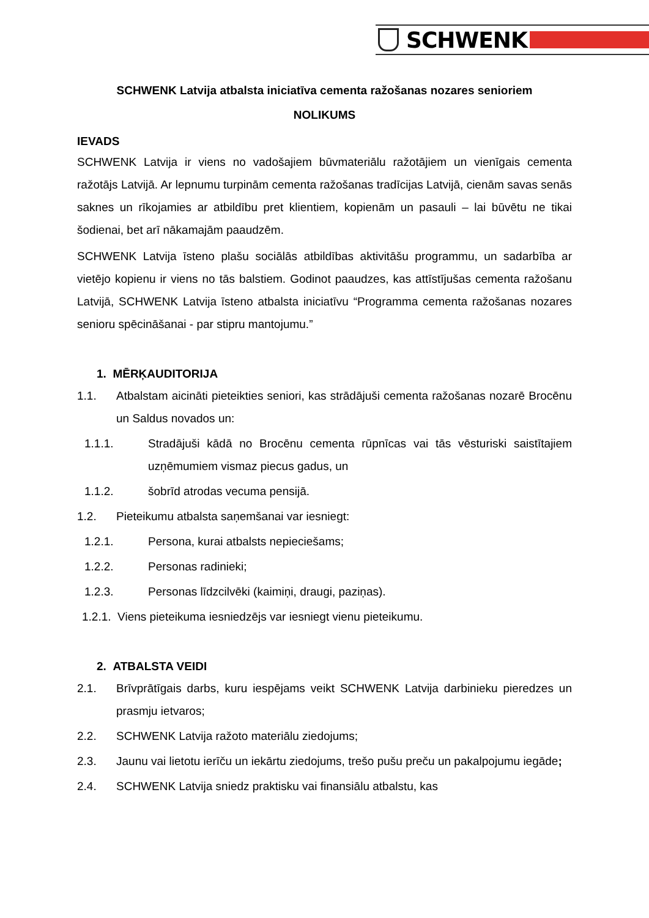SCHWENK
SCHWENK Latvija atbalsta iniciatīva cementa ražošanas nozares senioriem
NOLIKUMS
IEVADS
SCHWENK Latvija ir viens no vadošajiem būvmateriālu ražotājiem un vienīgais cementa ražotājs Latvijā. Ar lepnumu turpinām cementa ražošanas tradīcijas Latvijā, cienām savas senās saknes un rīkojamies ar atbildību pret klientiem, kopienām un pasauli – lai būvētu ne tikai šodienai, bet arī nākamajām paaudzēm.
SCHWENK Latvija īsteno plašu sociālās atbildības aktivitāšu programmu, un sadarbība ar vietējo kopienu ir viens no tās balstiem. Godinot paaudzes, kas attīstījušas cementa ražošanu Latvijā, SCHWENK Latvija īsteno atbalsta iniciatīvu “Programma cementa ražošanas nozares senioru spēcināšanai - par stipru mantojumu.”
1. MĒRĶAUDITORIJA
1.1. Atbalstam aicināti pieteikties seniori, kas strādājuši cementa ražošanas nozarē Brocēnu un Saldus novados un:
1.1.1. Stradājuši kādā no Brocēnu cementa rūpnīcas vai tās vēsturiski saistītajiem uzņēmumiem vismaz piecus gadus, un
1.1.2. šobrīd atrodas vecuma pensijā.
1.2. Pieteikumu atbalsta saņemšanai var iesniegt:
1.2.1. Persona, kurai atbalsts nepieciešams;
1.2.2. Personas radinieki;
1.2.3. Personas līdzcilvēki (kaimiņi, draugi, paziņas).
1.2.1. Viens pieteikuma iesniedzējs var iesniegt vienu pieteikumu.
2. ATBALSTA VEIDI
2.1. Brīvprātīgais darbs, kuru iespējams veikt SCHWENK Latvija darbinieku pieredzes un prasmju ietvaros;
2.2. SCHWENK Latvija ražoto materiālu ziedojums;
2.3. Jaunu vai lietotu ierīču un iekārtu ziedojums, trešo pušu preču un pakalpojumu iegāde;
2.4. SCHWENK Latvija sniedz praktisku vai finansiālu atbalstu, kas